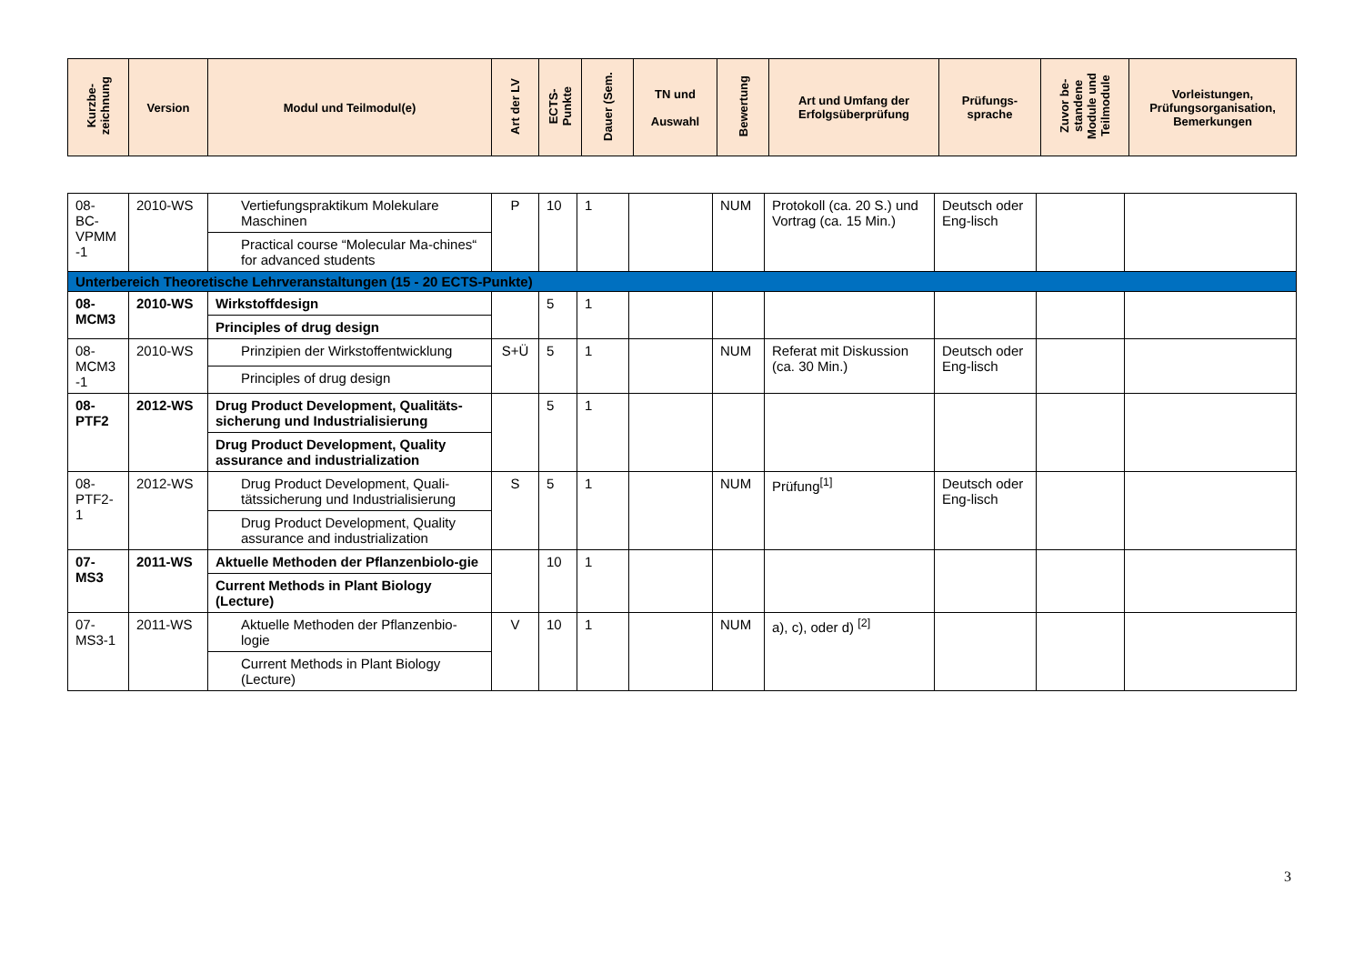| Kurzbe- zeichnung | Version | Modul und Teilmodul(e) | Art der LV | ECTS- Punkte | Dauer (Sem. | TN und Auswahl | Bewertung | Art und Umfang der Erfolgsüberprüfung | Prüfungs- sprache | Zuvor be- standene Module und Teilmodule | Vorleistungen, Prüfungsorganisation, Bemerkungen |
| --- | --- | --- | --- | --- | --- | --- | --- | --- | --- | --- | --- |
| 08- BC- VPMM -1 | 2010-WS | Vertiefungspraktikum Molekulare Maschinen | P | 10 | 1 | | NUM | Protokoll (ca. 20 S.) und Vortrag (ca. 15 Min.) | Deutsch oder Eng-lisch | | |
| | | Practical course “Molecular Ma-chines“ for advanced students | | | | | | | | | |
| Unterbereich Theoretische Lehrveranstaltungen (15 - 20 ECTS-Punkte) | | | | | | | | | | | |
| 08- MCM3 | 2010-WS | Wirkstoffdesign | | 5 | 1 | | | | | | |
| | | Principles of drug design | | | | | | | | | |
| 08- MCM3 -1 | 2010-WS | Prinzipien der Wirkstoffentwicklung | S+Ü | 5 | 1 | | NUM | Referat mit Diskussion (ca. 30 Min.) | Deutsch oder Eng-lisch | | |
| | | Principles of drug design | | | | | | | | | |
| 08- PTF2 | 2012-WS | Drug Product Development, Qualitäts-sicherung und Industrialisierung | | 5 | 1 | | | | | | |
| | | Drug Product Development, Quality assurance and industrialization | | | | | | | | | |
| 08- PTF2- 1 | 2012-WS | Drug Product Development, Quali-tätssicherung und Industrialisierung | S | 5 | 1 | | NUM | Prüfung<sup>[1]</sup> | Deutsch oder Eng-lisch | | |
| | | Drug Product Development, Quality assurance and industrialization | | | | | | | | | |
| 07- MS3 | 2011-WS | Aktuelle Methoden der Pflanzenbiolo-gie | | 10 | 1 | | | | | | |
| | | Current Methods in Plant Biology (Lecture) | | | | | | | | | |
| 07- MS3-1 | 2011-WS | Aktuelle Methoden der Pflanzenbio-logie | V | 10 | 1 | | NUM | a), c), oder d) <sup>[2]</sup> | | | |
| | | Current Methods in Plant Biology (Lecture) | | | | | | | | | |
3